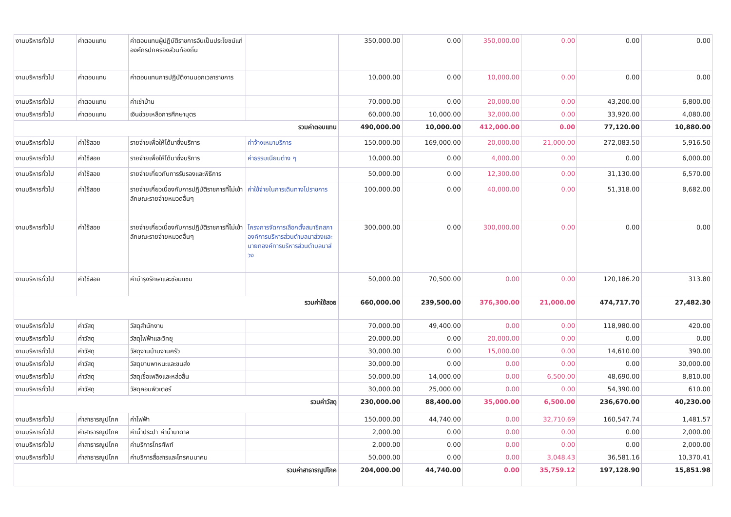| งานบริหารทั่วไป | ค่าตอบแทน | ค่าตอบแทนผู้ปฏิบัติราชการอันเป็นประโยชน์แก่องค์กรปกครองส่วนท้องถิ่น | | 350,000.00 | 0.00 | 350,000.00 | 0.00 | 0.00 | 0.00 |
| งานบริหารทั่วไป | ค่าตอบแทน | ค่าตอบแทนการปฏิบัติงานนอกเวลาราชการ | | 10,000.00 | 0.00 | 10,000.00 | 0.00 | 0.00 | 0.00 |
| งานบริหารทั่วไป | ค่าตอบแทน | ค่าเช่าบ้าน | | 70,000.00 | 0.00 | 20,000.00 | 0.00 | 43,200.00 | 6,800.00 |
| งานบริหารทั่วไป | ค่าตอบแทน | เงินช่วยเหลือการศึกษาบุตร | | 60,000.00 | 10,000.00 | 32,000.00 | 0.00 | 33,920.00 | 4,080.00 |
| รวมค่าตอบแทน | | | | 490,000.00 | 10,000.00 | 412,000.00 | 0.00 | 77,120.00 | 10,880.00 |
| งานบริหารทั่วไป | ค่าใช้สอย | รายจ่ายเพื่อให้ได้มาซึ่งบริการ | ค่าจ้างเหมาบริการ | 150,000.00 | 169,000.00 | 20,000.00 | 21,000.00 | 272,083.50 | 5,916.50 |
| งานบริหารทั่วไป | ค่าใช้สอย | รายจ่ายเพื่อให้ได้มาซึ่งบริการ | ค่าธรรมเนียมต่าง ๆ | 10,000.00 | 0.00 | 4,000.00 | 0.00 | 0.00 | 6,000.00 |
| งานบริหารทั่วไป | ค่าใช้สอย | รายจ่ายเกี่ยวกับการรับรองและพิธีการ | | 50,000.00 | 0.00 | 12,300.00 | 0.00 | 31,130.00 | 6,570.00 |
| งานบริหารทั่วไป | ค่าใช้สอย | รายจ่ายเกี่ยวเนื่องกับการปฏิบัติราชการที่ไม่เข้าลักษณะรายจ่ายหมวดอื่นๆ | ค่าใช้จ่ายในการเดินทางไปราชการ | 100,000.00 | 0.00 | 40,000.00 | 0.00 | 51,318.00 | 8,682.00 |
| งานบริหารทั่วไป | ค่าใช้สอย | รายจ่ายเกี่ยวเนื่องกับการปฏิบัติราชการที่ไม่เข้าลักษณะรายจ่ายหมวดอื่นๆ | โครงการจัดการเลือกตั้งสมาชิกสภาองค์การบริหารส่วนตำบลนาส่วงและนายกองค์การบริหารส่วนตำบลนาส่วง | 300,000.00 | 0.00 | 300,000.00 | 0.00 | 0.00 | 0.00 |
| งานบริหารทั่วไป | ค่าใช้สอย | ค่าบำรุงรักษาและซ่อมแซม | | 50,000.00 | 70,500.00 | 0.00 | 0.00 | 120,186.20 | 313.80 |
| รวมค่าใช้สอย | | | | 660,000.00 | 239,500.00 | 376,300.00 | 21,000.00 | 474,717.70 | 27,482.30 |
| งานบริหารทั่วไป | ค่าวัสดุ | วัสดุสำนักงาน | | 70,000.00 | 49,400.00 | 0.00 | 0.00 | 118,980.00 | 420.00 |
| งานบริหารทั่วไป | ค่าวัสดุ | วัสดุไฟฟ้าและวิทยุ | | 20,000.00 | 0.00 | 20,000.00 | 0.00 | 0.00 | 0.00 |
| งานบริหารทั่วไป | ค่าวัสดุ | วัสดุงานบ้านงานครัว | | 30,000.00 | 0.00 | 15,000.00 | 0.00 | 14,610.00 | 390.00 |
| งานบริหารทั่วไป | ค่าวัสดุ | วัสดุยานพาหนะและขนส่ง | | 30,000.00 | 0.00 | 0.00 | 0.00 | 0.00 | 30,000.00 |
| งานบริหารทั่วไป | ค่าวัสดุ | วัสดุเชื้อเพลิงและหล่อลื่น | | 50,000.00 | 14,000.00 | 0.00 | 6,500.00 | 48,690.00 | 8,810.00 |
| งานบริหารทั่วไป | ค่าวัสดุ | วัสดุคอมพิวเตอร์ | | 30,000.00 | 25,000.00 | 0.00 | 0.00 | 54,390.00 | 610.00 |
| รวมค่าวัสดุ | | | | 230,000.00 | 88,400.00 | 35,000.00 | 6,500.00 | 236,670.00 | 40,230.00 |
| งานบริหารทั่วไป | ค่าสาธารณูปโภค | ค่าไฟฟ้า | | 150,000.00 | 44,740.00 | 0.00 | 32,710.69 | 160,547.74 | 1,481.57 |
| งานบริหารทั่วไป | ค่าสาธารณูปโภค | ค่าน้ำประปา ค่าน้ำบาดาล | | 2,000.00 | 0.00 | 0.00 | 0.00 | 0.00 | 2,000.00 |
| งานบริหารทั่วไป | ค่าสาธารณูปโภค | ค่าบริการโทรศัพท์ | | 2,000.00 | 0.00 | 0.00 | 0.00 | 0.00 | 2,000.00 |
| งานบริหารทั่วไป | ค่าสาธารณูปโภค | ค่าบริการสื่อสารและโทรคมนาคม | | 50,000.00 | 0.00 | 0.00 | 3,048.43 | 36,581.16 | 10,370.41 |
| รวมค่าสาธารณูปโภค | | | | 204,000.00 | 44,740.00 | 0.00 | 35,759.12 | 197,128.90 | 15,851.98 |